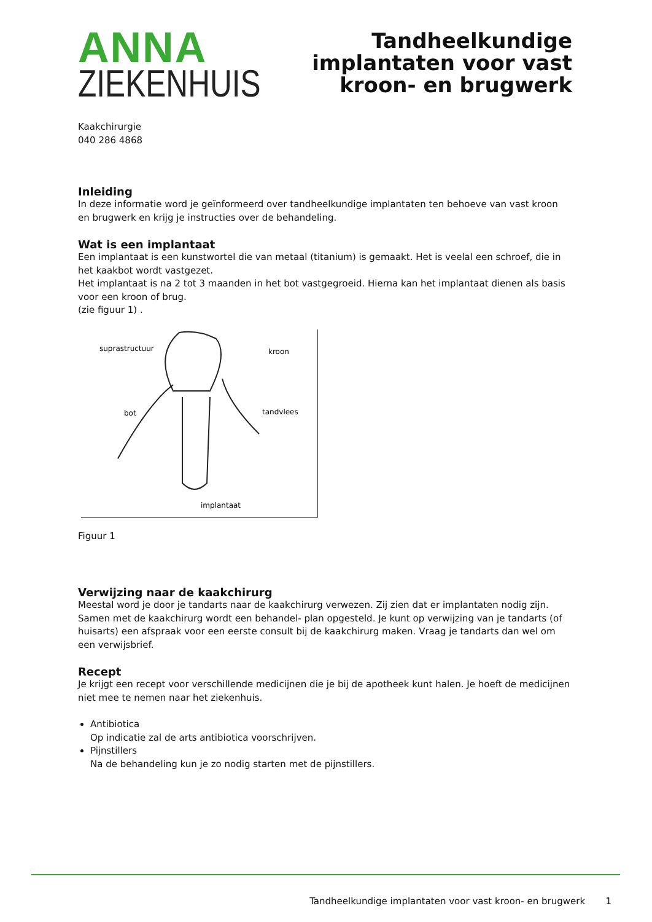ANNA
ZIEKENHUIS
Tandheelkundige
implantaten voor vast
kroon- en brugwerk
Kaakchirurgie
040 286 4868
Inleiding
In deze informatie word je geïnformeerd over tandheelkundige implantaten ten behoeve van vast kroon en brugwerk en krijg je instructies over de behandeling.
Wat is een implantaat
Een implantaat is een kunstwortel die van metaal (titanium) is gemaakt. Het is veelal een schroef, die in het kaakbot wordt vastgezet.
Het implantaat is na 2 tot 3 maanden in het bot vastgegroeid. Hierna kan het implantaat dienen als basis voor een kroon of brug.
(zie figuur 1) .
suprastructuur
kroon
bot
tandvlees
implantaat
Figuur 1
Verwijzing naar de kaakchirurg
Meestal word je door je tandarts naar de kaakchirurg verwezen. Zij zien dat er implantaten nodig zijn. Samen met de kaakchirurg wordt een behandel- plan opgesteld. Je kunt op verwijzing van je tandarts (of huisarts) een afspraak voor een eerste consult bij de kaakchirurg maken. Vraag je tandarts dan wel om een verwijsbrief.
Recept
Je krijgt een recept voor verschillende medicijnen die je bij de apotheek kunt halen. Je hoeft de medicijnen niet mee te nemen naar het ziekenhuis.
Antibiotica
Op indicatie zal de arts antibiotica voorschrijven.
Pijnstillers
Na de behandeling kun je zo nodig starten met de pijnstillers.
Tandheelkundige implantaten voor vast kroon- en brugwerk 1